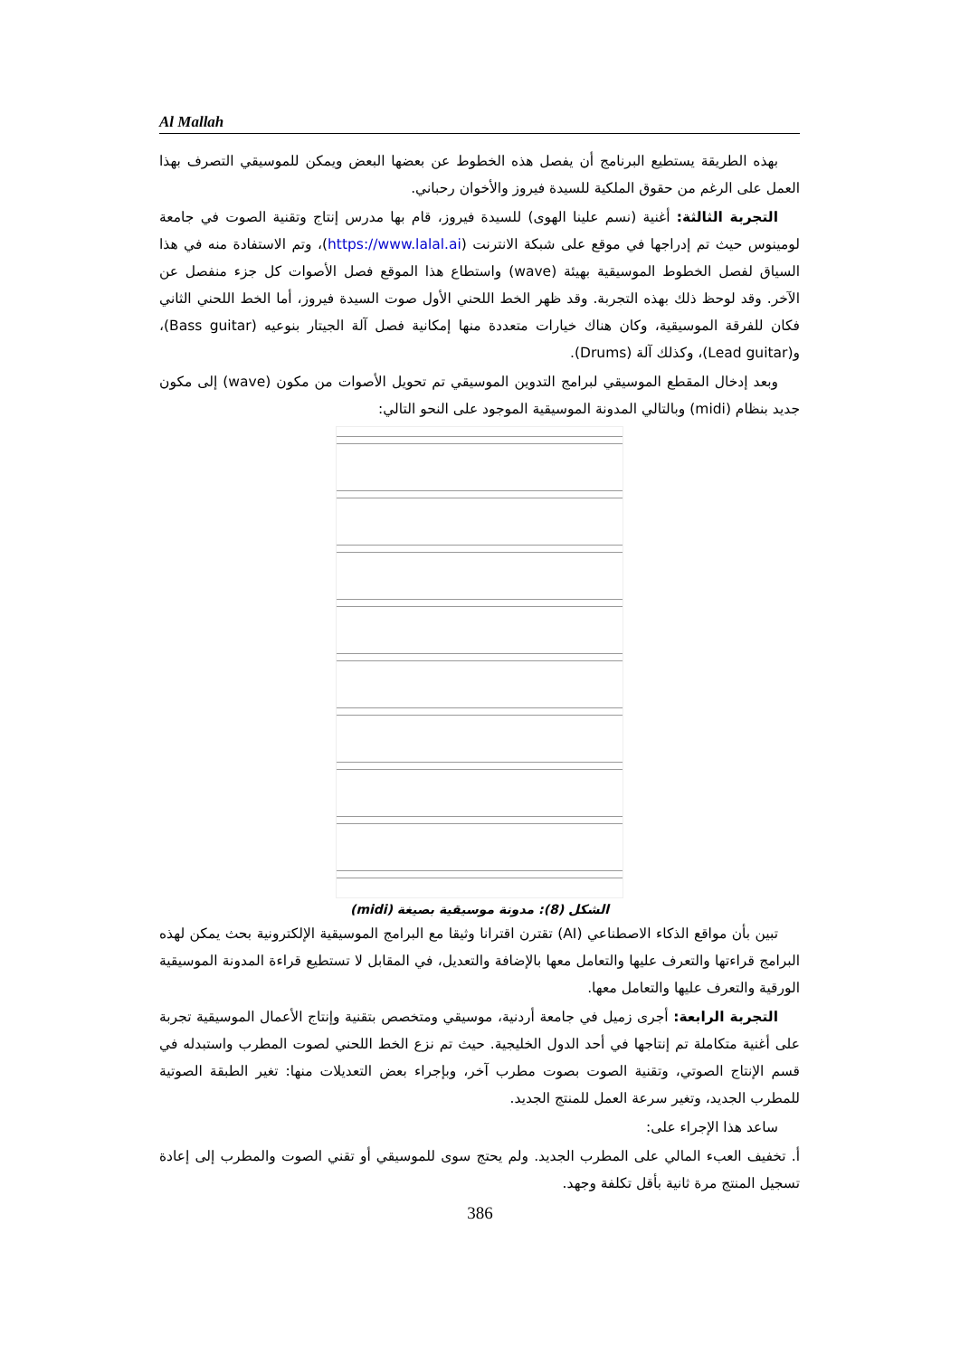Al Mallah
بهذه الطريقة يستطيع البرنامج أن يفصل هذه الخطوط عن بعضها البعض ويمكن للموسيقي التصرف بهذا العمل على الرغم من حقوق الملكية للسيدة فيروز والأخوان رحباني.
التجربة الثالثة: أغنية (نسم علينا الهوى) للسيدة فيروز، قام بها مدرس إنتاج وتقنية الصوت في جامعة لومينوس حيث تم إدراجها في موقع على شبكة الانترنت (https://www.lalal.ai)، وتم الاستفادة منه في هذا السياق لفصل الخطوط الموسيقية بهيئة (wave) واستطاع هذا الموقع فصل الأصوات كل جزء منفصل عن الآخر. وقد لوحظ ذلك بهذه التجربة. وقد ظهر الخط اللحني الأول صوت السيدة فيروز، أما الخط اللحني الثاني فكان للفرقة الموسيقية، وكان هناك خيارات متعددة منها إمكانية فصل آلة الجيتار بنوعيه (Bass guitar)، و(Lead guitar)، وكذلك آلة (Drums).
وبعد إدخال المقطع الموسيقي لبرامج التدوين الموسيقي تم تحويل الأصوات من مكون (wave) إلى مكون جديد بنظام (midi) وبالتالي المدونة الموسيقية الموجود على النحو التالي:
الشكل (8): مدونة موسيقية بصيغة (midi)
تبين بأن مواقع الذكاء الاصطناعي (AI) تقترن اقترانا وثيقا مع البرامج الموسيقية الإلكترونية بحث يمكن لهذه البرامج قراءتها والتعرف عليها والتعامل معها بالإضافة والتعديل، في المقابل لا تستطيع قراءة المدونة الموسيقية الورقية والتعرف عليها والتعامل معها.
التجربة الرابعة: أجرى زميل في جامعة أردنية، موسيقي ومتخصص بتقنية وإنتاج الأعمال الموسيقية تجربة على أغنية متكاملة تم إنتاجها في أحد الدول الخليجية. حيث تم نزع الخط اللحني لصوت المطرب واستبدله في قسم الإنتاج الصوتي، وتقنية الصوت بصوت مطرب آخر، وبإجراء بعض التعديلات منها: تغير الطبقة الصوتية للمطرب الجديد، وتغير سرعة العمل للمنتج الجديد.
ساعد هذا الإجراء على:
أ. تخفيف العبء المالي على المطرب الجديد. ولم يحتج سوى للموسيقي أو تقني الصوت والمطرب إلى إعادة تسجيل المنتج مرة ثانية بأقل تكلفة وجهد.
386